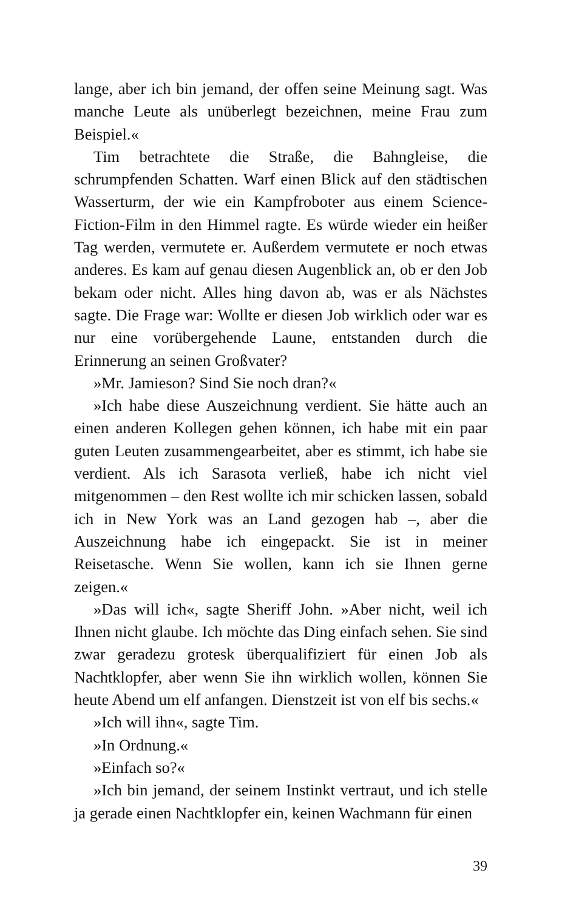lange, aber ich bin jemand, der offen seine Meinung sagt. Was manche Leute als unüberlegt bezeichnen, meine Frau zum Beispiel.«
Tim betrachtete die Straße, die Bahngleise, die schrumpfenden Schatten. Warf einen Blick auf den städtischen Wasserturm, der wie ein Kampfroboter aus einem Science-Fiction-Film in den Himmel ragte. Es würde wieder ein heißer Tag werden, vermutete er. Außerdem vermutete er noch etwas anderes. Es kam auf genau diesen Augenblick an, ob er den Job bekam oder nicht. Alles hing davon ab, was er als Nächstes sagte. Die Frage war: Wollte er diesen Job wirklich oder war es nur eine vorübergehende Laune, entstanden durch die Erinnerung an seinen Großvater?
»Mr. Jamieson? Sind Sie noch dran?«
»Ich habe diese Auszeichnung verdient. Sie hätte auch an einen anderen Kollegen gehen können, ich habe mit ein paar guten Leuten zusammengearbeitet, aber es stimmt, ich habe sie verdient. Als ich Sarasota verließ, habe ich nicht viel mitgenommen – den Rest wollte ich mir schicken lassen, sobald ich in New York was an Land gezogen hab –, aber die Auszeichnung habe ich eingepackt. Sie ist in meiner Reisetasche. Wenn Sie wollen, kann ich sie Ihnen gerne zeigen.«
»Das will ich«, sagte Sheriff John. »Aber nicht, weil ich Ihnen nicht glaube. Ich möchte das Ding einfach sehen. Sie sind zwar geradezu grotesk überqualifiziert für einen Job als Nachtklopfer, aber wenn Sie ihn wirklich wollen, können Sie heute Abend um elf anfangen. Dienstzeit ist von elf bis sechs.«
»Ich will ihn«, sagte Tim.
»In Ordnung.«
»Einfach so?«
»Ich bin jemand, der seinem Instinkt vertraut, und ich stelle ja gerade einen Nachtklopfer ein, keinen Wachmann für einen
39